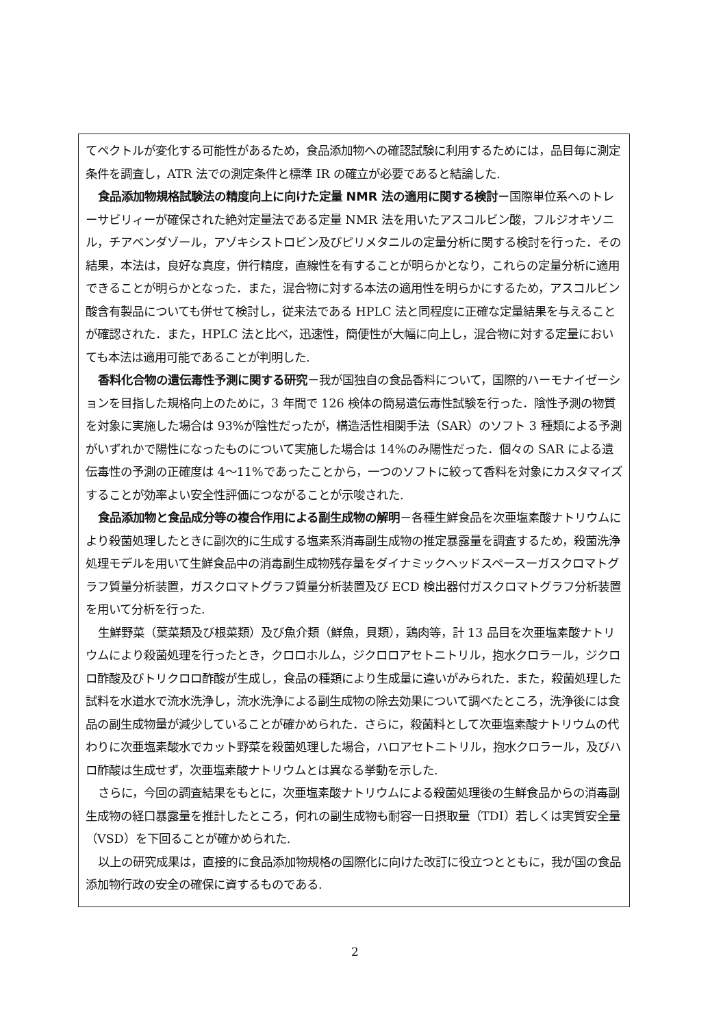てペクトルが変化する可能性があるため，食品添加物への確認試験に利用するためには，品目毎に測定条件を調査し，ATR 法での測定条件と標準 IR の確立が必要であると結論した.
食品添加物規格試験法の精度向上に向けた定量 NMR 法の適用に関する検討－国際単位系へのトレーサビリィーが確保された絶対定量法である定量 NMR 法を用いたアスコルビン酸，フルジオキソニル，チアベンダゾール，アゾキシストロビン及びピリメタニルの定量分析に関する検討を行った．その結果，本法は，良好な真度，併行精度，直線性を有することが明らかとなり，これらの定量分析に適用できることが明らかとなった．また，混合物に対する本法の適用性を明らかにするため，アスコルビン酸含有製品についても併せて検討し，従来法である HPLC 法と同程度に正確な定量結果を与えることが確認された．また，HPLC 法と比べ，迅速性，簡便性が大幅に向上し，混合物に対する定量においても本法は適用可能であることが判明した.
香料化合物の遺伝毒性予測に関する研究－我が国独自の食品香料について，国際的ハーモナイゼーションを目指した規格向上のために，3 年間で 126 検体の簡易遺伝毒性試験を行った．陰性予測の物質を対象に実施した場合は 93%が陰性だったが，構造活性相関手法（SAR）のソフト 3 種類による予測がいずれかで陽性になったものについて実施した場合は 14%のみ陽性だった．個々の SAR による遺伝毒性の予測の正確度は 4～11%であったことから，一つのソフトに絞って香料を対象にカスタマイズすることが効率よい安全性評価につながることが示唆された.
食品添加物と食品成分等の複合作用による副生成物の解明－各種生鮮食品を次亜塩素酸ナトリウムにより殺菌処理したときに副次的に生成する塩素系消毒副生成物の推定暴露量を調査するため，殺菌洗浄処理モデルを用いて生鮮食品中の消毒副生成物残存量をダイナミックヘッドスペースーガスクロマトグラフ質量分析装置，ガスクロマトグラフ質量分析装置及び ECD 検出器付ガスクロマトグラフ分析装置を用いて分析を行った.
生鮮野菜（葉菜類及び根菜類）及び魚介類（鮮魚，貝類），鶏肉等，計 13 品目を次亜塩素酸ナトリウムにより殺菌処理を行ったとき，クロロホルム，ジクロロアセトニトリル，抱水クロラール，ジクロロ酢酸及びトリクロロ酢酸が生成し，食品の種類により生成量に違いがみられた．また，殺菌処理した試料を水道水で流水洗浄し，流水洗浄による副生成物の除去効果について調べたところ，洗浄後には食品の副生成物量が減少していることが確かめられた．さらに，殺菌料として次亜塩素酸ナトリウムの代わりに次亜塩素酸水でカット野菜を殺菌処理した場合，ハロアセトニトリル，抱水クロラール，及びハロ酢酸は生成せず，次亜塩素酸ナトリウムとは異なる挙動を示した.
さらに，今回の調査結果をもとに，次亜塩素酸ナトリウムによる殺菌処理後の生鮮食品からの消毒副生成物の経口暴露量を推計したところ，何れの副生成物も耐容一日摂取量（TDI）若しくは実質安全量（VSD）を下回ることが確かめられた.
以上の研究成果は，直接的に食品添加物規格の国際化に向けた改訂に役立つとともに，我が国の食品添加物行政の安全の確保に資するものである.
2